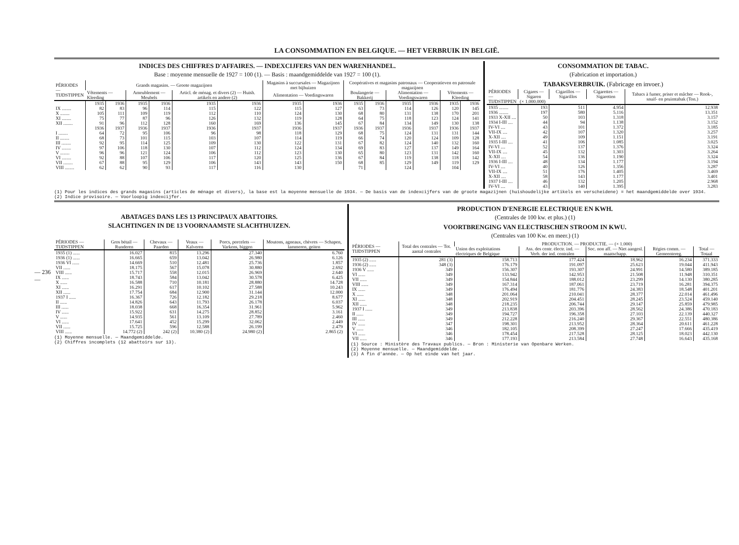— 236 —
LA CONSOMMATION EN BELGIQUE. — HET VERBRUIK IN BELGIË.
INDICES DES CHIFFRES D'AFFAIRES. — INDEXCIJFERS VAN DEN WARENHANDEL.
Base : moyenne mensuelle de 1927 = 100 (1). — Basis : maandgemiddelde van 1927 = 100 (1).
| PÉRIODES — TIJDSTIPPEN | Grands magasins. — Groote magazijnen | | | | | | Magasins à succursales — Magazijnen met bijhuizen | | Coopératives et magasins patronaux — Cooperatieven en patronale magazijnen | | | | | |
| --- | --- | --- | --- | --- | --- | --- | --- | --- | --- | --- | --- | --- | --- | --- |
| | Vêtements — Kleeding | | Ameublement — Meubels | | Articl. de ménag. et divers (2) — Huish. artikels en andere (2) | | Alimentation — Voedingswaren | | Boulangerie — Bakkerij | | Alimentation — Voedingswaren | | Vêtements — Kleeding | |
| | 1935 | 1936 | 1935 | 1936 | 1935 | 1936 | 1935 | 1936 | 1935 | 1936 | 1935 | 1936 | 1935 | 1936 |
| IX ........ | 82 | 83 | 96 | 114 | 115 | 122 | 115 | 127 | 63 | 73 | 114 | 126 | 120 | 145 |
| X ........ | 105 | 111 | 109 | 119 | 112 | 110 | 124 | 130 | 68 | 80 | 131 | 138 | 170 | 201 |
| XI ........ | 75 | 77 | 87 | 96 | 126 | 132 | 119 | 128 | 64 | 75 | 118 | 123 | 124 | 141 |
| XII ........ | 91 | 96 | 112 | 128 | 160 | 169 | 136 | 145 | 67 | 84 | 134 | 149 | 130 | 138 |
| | 1936 | 1937 | 1936 | 1937 | 1936 | 1937 | 1936 | 1937 | 1936 | 1937 | 1936 | 1937 | 1936 | 1937 |
| I ........ | 64 | 72 | 95 | 106 | 96 | 98 | 118 | 129 | 68 | 75 | 124 | 131 | 131 | 144 |
| II ........ | 68 | 73 | 101 | 115 | 103 | 107 | 114 | 119 | 66 | 74 | 120 | 124 | 109 | 128 |
| III ........ | 92 | 95 | 114 | 125 | 109 | 130 | 122 | 131 | 67 | 82 | 124 | 140 | 132 | 160 |
| IV ........ | 97 | 106 | 118 | 130 | 107 | 112 | 124 | 134 | 69 | 83 | 127 | 137 | 149 | 164 |
| V ........ | 96 | 96 | 121 | 124 | 106 | 112 | 123 | 130 | 65 | 80 | 123 | 131 | 142 | 160 |
| VI ........ | 92 | 88 | 107 | 106 | 117 | 120 | 125 | 136 | 67 | 84 | 119 | 138 | 118 | 142 |
| VII ........ | 67 | 88 | 95 | 129 | 106 | 143 | 143 | 150 | 68 | 85 | 129 | 149 | 119 | 129 |
| VIII ........ | 62 | 62 | 90 | 93 | 117 | 116 | 130 | | 71 | | 124 | | 104 | |
CONSOMMATION DE TABAC.
(Fabrication et importation.)
TABAKSVERBRUIK. (Fabricage en invoer.)
| PÉRIODES — TIJDSTIPPEN | Cigares — Sigaren | Cigarillos — Sigarillos | Cigarettes — Sigaretten | Tabacs à fumer, priser et mâcher — Rook-, snuif- en pruimtabak (Ton.) |
| --- | --- | --- | --- | --- |
| | (× 1.000.000) | | | |
| 1935 ........ | 193 | 511 | 4.954 | 12.938 |
| 1936 ........ | 197 | 580 | 5.116 | 13.351 |
| 1933 X-XII .... | 50 | 103 | 1.318 | 3.157 |
| 1934 I-III .... | 44 | 94 | 1.138 | 3.152 |
| IV-VI .... | 43 | 101 | 1.372 | 3.185 |
| VII-IX .... | 42 | 107 | 1.320 | 3.257 |
| X-XII .... | 49 | 109 | 1.151 | 3.191 |
| 1935 I-III .... | 41 | 106 | 1.085 | 3.025 |
| IV-VI .... | 52 | 137 | 1.376 | 3.324 |
| VII-IX .... | 45 | 132 | 1.303 | 3.264 |
| X-XII .... | 54 | 136 | 1.190 | 3.324 |
| 1936 I-III .... | 48 | 134 | 1.177 | 3.194 |
| IV-VI .... | 40 | 126 | 1.356 | 3.287 |
| VII-IX .... | 51 | 176 | 1.405 | 3.469 |
| X-XII .... | 58 | 143 | 1.177 | 3.401 |
| 1937 I-III .... | 46 | 132 | 1.205 | 2.968 |
| IV-VI .... | 43 | 140 | 1.395 | 3.283 |
(1) Pour les indices des grands magasins (articles de ménage et divers), la base est la moyenne mensuelle de 1934. — De basis van de indexcijfers van de groote magazijnen (huishoudelijke artikels en verscheidene) = het maandgemiddelde over 1934.
(2) Indice provisoire. — Voorloopig indexcijfer.
ABATAGES DANS LES 13 PRINCIPAUX ABATTOIRS.
SLACHTINGEN IN DE 13 VOORNAAMSTE SLACHTHUIZEN.
| PÉRIODES — TIJDSTIPPEN | Gros bétail — Runderen | Chevaux — Paarden | Veaux — Kalveren | Porcs, porcelets — Varkens, biggen | Moutons, agneaux, chèvres — Schapen, lammeren, geiten |
| --- | --- | --- | --- | --- | --- |
| 1935 (1) ...... | 16.027 | 815 | 13.296 | 27.340 | 6.760 |
| 1936 (1) ...... | 16.665 | 659 | 13.042 | 26.980 | 6.126 |
| 1936 VI ...... | 14.669 | 510 | 12.481 | 25.736 | 1.857 |
| VII ...... | 18.175 | 567 | 15.078 | 30.880 | 2.692 |
| VIII ...... | 15.717 | 558 | 12.015 | 26.969 | 2.640 |
| IX ...... | 18.743 | 584 | 13.042 | 30.578 | 6.425 |
| X ...... | 16.588 | 710 | 10.181 | 28.880 | 14.728 |
| XI ...... | 16.291 | 617 | 10.102 | 27.588 | 10.243 |
| XII ...... | 17.754 | 684 | 12.900 | 31.144 | 12.000 |
| 1937 I ...... | 16.367 | 726 | 12.182 | 29.218 | 8.677 |
| II ...... | 14.826 | 643 | 11.793 | 26.178 | 6.037 |
| III ...... | 18.038 | 668 | 16.354 | 31.961 | 5.962 |
| IV ...... | 15.922 | 631 | 14.275 | 28.852 | 3.161 |
| V ...... | 14.935 | 561 | 13.109 | 27.789 | 2.460 |
| VI ...... | 17.641 | 452 | 15.299 | 32.062 | 2.449 |
| VII ...... | 15.725 | 596 | 12.588 | 26.199 | 2.479 |
| VIII ...... | 14.772 (2) | 242 (2) | 10.380 (2) | 24.980 (2) | 2.865 (2) |
(1) Moyenne mensuelle. — Maandgemiddelde.
(2) Chiffres incomplets (12 abattoirs sur 13).
PRODUCTION D'ENERGIE ELECTRIQUE EN KWH.
(Centrales de 100 kw. et plus.) (1)
VOORTBRENGING VAN ELECTRISCHEN STROOM IN KWU.
(Centrales van 100 Kw. en meer.) (1)
| PÉRIODES — TIJDSTIPPEN | Total des centrales — Tot. aantal centrales | PRODUCTION. — PRODUCTIE. — (× 1.000) | | | | |
| --- | --- | --- | --- | --- | --- | --- |
| | | Union des exploitations électriques de Belgique | Ass. des centr. électr. ind. — Verb. der ind. centralen | Soc. non aff. — Niet aangesl. maatschapp. | Régies comm. — Gemeentereg. | Total — Totaal |
| 1935 (2) ...... | 281 (3) | 158.713 | 177.424 | 18.962 | 16.234 | 371.333 |
| 1936 (2) ...... | 348 (3) | 176.179 | 191.097 | 25.623 | 19.044 | 411.943 |
| 1936 V ...... | 349 | 156.307 | 193.307 | 24.991 | 14.580 | 389.185 |
| VI ...... | 349 | 133.942 | 142.953 | 21.508 | 11.948 | 310.351 |
| VII ...... | 349 | 154.844 | 188.012 | 23.299 | 14.130 | 380.285 |
| VIII ...... | 349 | 167.314 | 187.061 | 23.719 | 16.281 | 394.375 |
| IX ...... | 349 | 176.494 | 181.776 | 24.383 | 18.548 | 401.201 |
| X ...... | 348 | 201.064 | 210.041 | 28.377 | 22.014 | 461.496 |
| XI ...... | 348 | 202.919 | 204.451 | 28.245 | 23.524 | 459.140 |
| XII ...... | 348 | 218.235 | 206.744 | 29.147 | 25.859 | 479.985 |
| 1937 I ...... | 349 | 213.838 | 203.396 | 28.562 | 24.386 | 470.183 |
| II ...... | 349 | 194.727 | 196.358 | 27.103 | 22.139 | 440.327 |
| III ...... | 349 | 212.228 | 216.240 | 29.367 | 22.551 | 480.386 |
| IV ...... | 347 | 198.301 | 213.952 | 28.364 | 20.611 | 461.228 |
| V ...... | 346 | 182.105 | 208.399 | 27.247 | 17.666 | 435.419 |
| VI ...... | 346 | 178.454 | 217.528 | 28.125 | 18.023 | 442.130 |
| VII ...... | 346 | 177.193 | 213.584 | 27.748 | 16.643 | 435.168 |
(1) Source : Ministère des Travaux publics. — Bron : Ministerie van Openbare Werken.
(2) Moyenne mensuelle. — Maandgemiddelde.
(3) A fin d'année. — Op het einde van het jaar.